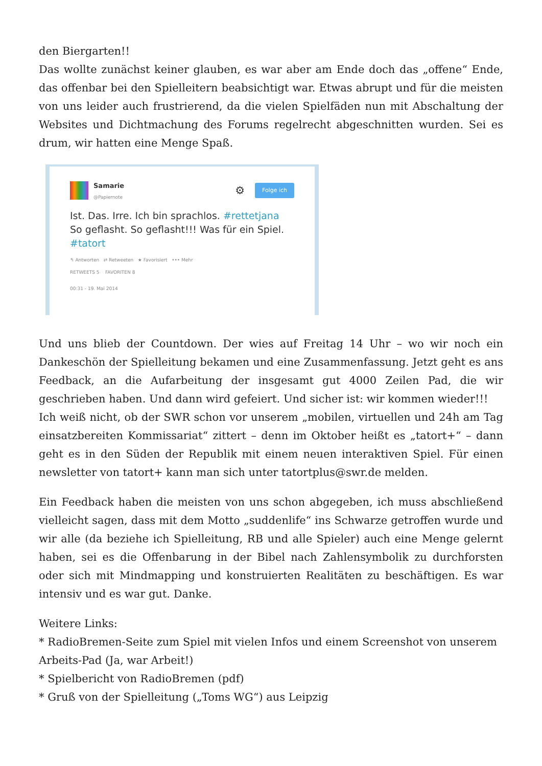den Biergarten!!
Das wollte zunächst keiner glauben, es war aber am Ende doch das „offene“ Ende, das offenbar bei den Spielleitern beabsichtigt war. Etwas abrupt und für die meisten von uns leider auch frustrierend, da die vielen Spielfäden nun mit Abschaltung der Websites und Dichtmachung des Forums regelrecht abgeschnitten wurden. Sei es drum, wir hatten eine Menge Spaß.
Samarie
@Papiernote
⚙ Folge ich
Ist. Das. Irre. Ich bin sprachlos. #rettetjana So geflasht. So geflasht!!! Was für ein Spiel. #tatort
↰ Antworten ⇄ Retweeten ★ Favorisiert ••• Mehr
RETWEETS 5 FAVORITEN 8
00:31 - 19. Mai 2014
Und uns blieb der Countdown. Der wies auf Freitag 14 Uhr – wo wir noch ein Dankeschön der Spielleitung bekamen und eine Zusammenfassung. Jetzt geht es ans Feedback, an die Aufarbeitung der insgesamt gut 4000 Zeilen Pad, die wir geschrieben haben. Und dann wird gefeiert. Und sicher ist: wir kommen wieder!!!
Ich weiß nicht, ob der SWR schon vor unserem „mobilen, virtuellen und 24h am Tag einsatzbereiten Kommissariat“ zittert – denn im Oktober heißt es „tatort+“ – dann geht es in den Süden der Republik mit einem neuen interaktiven Spiel. Für einen newsletter von tatort+ kann man sich unter tatortplus@swr.de melden.
Ein Feedback haben die meisten von uns schon abgegeben, ich muss abschließend vielleicht sagen, dass mit dem Motto „suddenlife“ ins Schwarze getroffen wurde und wir alle (da beziehe ich Spielleitung, RB und alle Spieler) auch eine Menge gelernt haben, sei es die Offenbarung in der Bibel nach Zahlensymbolik zu durchforsten oder sich mit Mindmapping und konstruierten Realitäten zu beschäftigen. Es war intensiv und es war gut. Danke.
Weitere Links:
* RadioBremen-Seite zum Spiel mit vielen Infos und einem Screenshot von unserem Arbeits-Pad (Ja, war Arbeit!)
* Spielbericht von RadioBremen (pdf)
* Gruß von der Spielleitung („Toms WG“) aus Leipzig